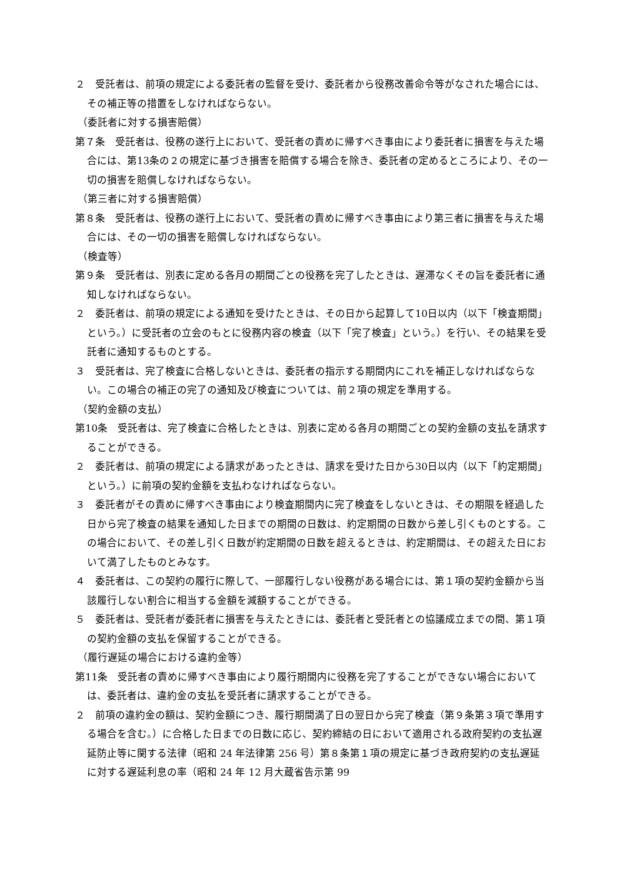２　受託者は、前項の規定による委託者の監督を受け、委託者から役務改善命令等がなされた場合には、その補正等の措置をしなければならない。
（委託者に対する損害賠償）
第７条　受託者は、役務の遂行上において、受託者の責めに帰すべき事由により委託者に損害を与えた場合には、第13条の２の規定に基づき損害を賠償する場合を除き、委託者の定めるところにより、その一切の損害を賠償しなければならない。
（第三者に対する損害賠償）
第８条　受託者は、役務の遂行上において、受託者の責めに帰すべき事由により第三者に損害を与えた場合には、その一切の損害を賠償しなければならない。
（検査等）
第９条　受託者は、別表に定める各月の期間ごとの役務を完了したときは、遅滞なくその旨を委託者に通知しなければならない。
２　委託者は、前項の規定による通知を受けたときは、その日から起算して10日以内（以下「検査期間」という。）に受託者の立会のもとに役務内容の検査（以下「完了検査」という。）を行い、その結果を受託者に通知するものとする。
３　受託者は、完了検査に合格しないときは、委託者の指示する期間内にこれを補正しなければならない。この場合の補正の完了の通知及び検査については、前２項の規定を準用する。
（契約金額の支払）
第10条　受託者は、完了検査に合格したときは、別表に定める各月の期間ごとの契約金額の支払を請求することができる。
２　委託者は、前項の規定による請求があったときは、請求を受けた日から30日以内（以下「約定期間」という。）に前項の契約金額を支払わなければならない。
３　委託者がその責めに帰すべき事由により検査期間内に完了検査をしないときは、その期限を経過した日から完了検査の結果を通知した日までの期間の日数は、約定期間の日数から差し引くものとする。この場合において、その差し引く日数が約定期間の日数を超えるときは、約定期間は、その超えた日において満了したものとみなす。
４　委託者は、この契約の履行に際して、一部履行しない役務がある場合には、第１項の契約金額から当該履行しない割合に相当する金額を減額することができる。
５　委託者は、受託者が委託者に損害を与えたときには、委託者と受託者との協議成立までの間、第１項の契約金額の支払を保留することができる。
（履行遅延の場合における違約金等）
第11条　受託者の責めに帰すべき事由により履行期間内に役務を完了することができない場合においては、委託者は、違約金の支払を受託者に請求することができる。
２　前項の違約金の額は、契約金額につき、履行期間満了日の翌日から完了検査（第９条第３項で準用する場合を含む。）に合格した日までの日数に応じ、契約締結の日において適用される政府契約の支払遅延防止等に関する法律（昭和 24 年法律第 256 号）第８条第１項の規定に基づき政府契約の支払遅延に対する遅延利息の率（昭和 24 年 12 月大蔵省告示第 99